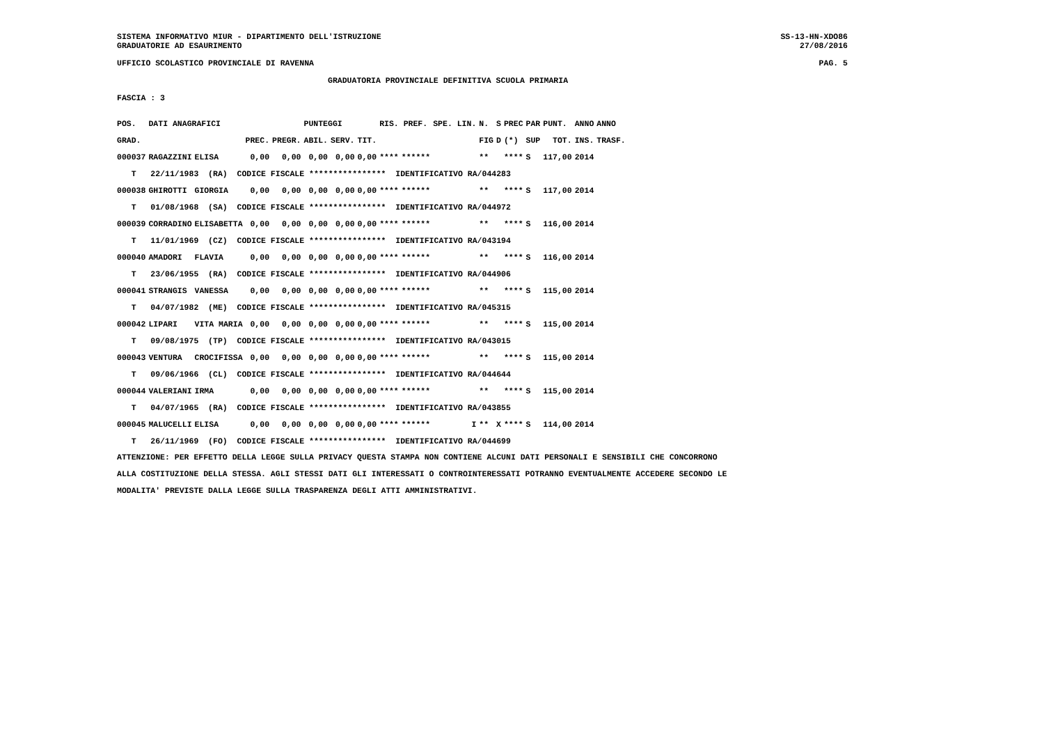SISTEMA INFORMATIVO MIUR - DIPARTIMENTO DELL'ISTRUZIONE
GRADUATORIE AD ESAURIMENTO
SS-13-HN-XDO86
27/08/2016
UFFICIO SCOLASTICO PROVINCIALE DI RAVENNA
PAG. 5
GRADUATORIA PROVINCIALE DEFINITIVA SCUOLA PRIMARIA
FASCIA : 3
| POS. | DATI ANAGRAFICI | | | | PUNTEGGI | | | RIS. PREF. | | SPE. LIN. | N. | S | PREC | PAR | PUNT. | ANNO | ANNO |
| --- | --- | --- | --- | --- | --- | --- | --- | --- | --- | --- | --- | --- | --- | --- | --- | --- | --- |
| GRAD. | | | PREC. | PREGR. | ABIL. | SERV. | TIT. | | | | FIG | D | (*) | SUP | TOT. | INS. | TRASF. |
| 000037 | RAGAZZINI | ELISA | 0,00 | 0,00 | 0,00 | 0,00 | 0,00 | **** | ****** | | ** | | **** | S | 117,00 | 2014 | |
| T 22/11/1983 (RA) CODICE FISCALE **************** IDENTIFICATIVO RA/044283 | | | | | | | | | | | | | | | | | |
| 000038 | GHIROTTI | GIORGIA | 0,00 | 0,00 | 0,00 | 0,00 | 0,00 | **** | ****** | | ** | | **** | S | 117,00 | 2014 | |
| T 01/08/1968 (SA) CODICE FISCALE **************** IDENTIFICATIVO RA/044972 | | | | | | | | | | | | | | | | | |
| 000039 | CORRADINO | ELISABETTA | 0,00 | 0,00 | 0,00 | 0,00 | 0,00 | **** | ****** | | ** | | **** | S | 116,00 | 2014 | |
| T 11/01/1969 (CZ) CODICE FISCALE **************** IDENTIFICATIVO RA/043194 | | | | | | | | | | | | | | | | | |
| 000040 | AMADORI | FLAVIA | 0,00 | 0,00 | 0,00 | 0,00 | 0,00 | **** | ****** | | ** | | **** | S | 116,00 | 2014 | |
| T 23/06/1955 (RA) CODICE FISCALE **************** IDENTIFICATIVO RA/044906 | | | | | | | | | | | | | | | | | |
| 000041 | STRANGIS | VANESSA | 0,00 | 0,00 | 0,00 | 0,00 | 0,00 | **** | ****** | | ** | | **** | S | 115,00 | 2014 | |
| T 04/07/1982 (ME) CODICE FISCALE **************** IDENTIFICATIVO RA/045315 | | | | | | | | | | | | | | | | | |
| 000042 | LIPARI | VITA MARIA | 0,00 | 0,00 | 0,00 | 0,00 | 0,00 | **** | ****** | | ** | | **** | S | 115,00 | 2014 | |
| T 09/08/1975 (TP) CODICE FISCALE **************** IDENTIFICATIVO RA/043015 | | | | | | | | | | | | | | | | | |
| 000043 | VENTURA | CROCIFISSA | 0,00 | 0,00 | 0,00 | 0,00 | 0,00 | **** | ****** | | ** | | **** | S | 115,00 | 2014 | |
| T 09/06/1966 (CL) CODICE FISCALE **************** IDENTIFICATIVO RA/044644 | | | | | | | | | | | | | | | | | |
| 000044 | VALERIANI | IRMA | 0,00 | 0,00 | 0,00 | 0,00 | 0,00 | **** | ****** | | ** | | **** | S | 115,00 | 2014 | |
| T 04/07/1965 (RA) CODICE FISCALE **************** IDENTIFICATIVO RA/043855 | | | | | | | | | | | | | | | | | |
| 000045 | MALUCELLI | ELISA | 0,00 | 0,00 | 0,00 | 0,00 | 0,00 | **** | ****** | I | ** | X | **** | S | 114,00 | 2014 | |
| T 26/11/1969 (FO) CODICE FISCALE **************** IDENTIFICATIVO RA/044699 | | | | | | | | | | | | | | | | | |
ATTENZIONE: PER EFFETTO DELLA LEGGE SULLA PRIVACY QUESTA STAMPA NON CONTIENE ALCUNI DATI PERSONALI E SENSIBILI CHE CONCORRONO
ALLA COSTITUZIONE DELLA STESSA. AGLI STESSI DATI GLI INTERESSATI O CONTROINTERESSATI POTRANNO EVENTUALMENTE ACCEDERE SECONDO LE
MODALITA' PREVISTE DALLA LEGGE SULLA TRASPARENZA DEGLI ATTI AMMINISTRATIVI.